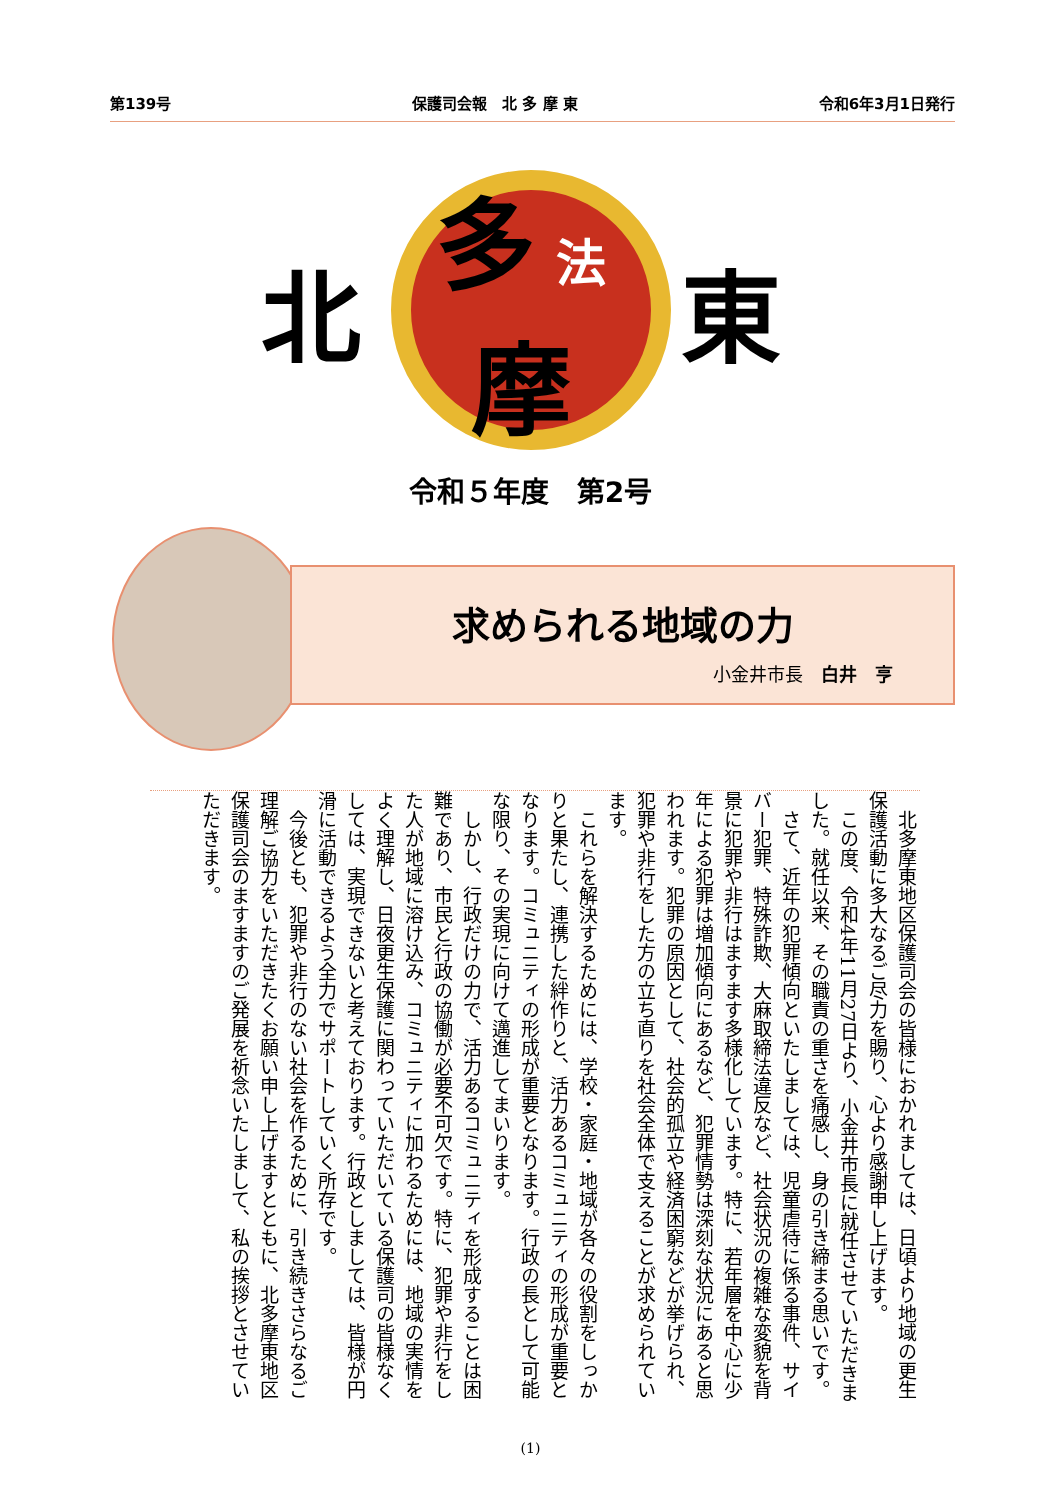第139号 保護司会報　北 多 摩 東 令和6年3月1日発行
北 多法摩 東
令和５年度　第2号
求められる地域の力
小金井市長　白井　亨
北多摩東地区保護司会の皆様におかれましては、日頃より地域の更生保護活動に多大なるご尽力を賜り、心より感謝申し上げます。
この度、令和4年11月27日より、小金井市長に就任させていただきました。就任以来、その職責の重さを痛感し、身の引き締まる思いです。
さて、近年の犯罪傾向といたしましては、児童虐待に係る事件、サイバー犯罪、特殊詐欺、大麻取締法違反など、社会状況の複雑な変貌を背景に犯罪や非行はますます多様化しています。特に、若年層を中心に少年による犯罪は増加傾向にあるなど、犯罪情勢は深刻な状況にあると思われます。犯罪の原因として、社会的孤立や経済困窮などが挙げられ、犯罪や非行をした方の立ち直りを社会全体で支えることが求められています。
これらを解決するためには、学校・家庭・地域が各々の役割をしっかりと果たし、連携した絆作りと、活力あるコミュニティの形成が重要となります。コミュニティの形成が重要となります。行政の長として可能な限り、その実現に向けて邁進してまいります。
しかし、行政だけの力で、活力あるコミュニティを形成することは困難であり、市民と行政の協働が必要不可欠です。特に、犯罪や非行をした人が地域に溶け込み、コミュニティに加わるためには、地域の実情をよく理解し、日夜更生保護に関わっていただいている保護司の皆様なくしては、実現できないと考えております。行政としましては、皆様が円滑に活動できるよう全力でサポートしていく所存です。
今後とも、犯罪や非行のない社会を作るために、引き続きさらなるご理解ご協力をいただきたくお願い申し上げますとともに、北多摩東地区保護司会のますますのご発展を祈念いたしまして、私の挨拶とさせていただきます。
(1)